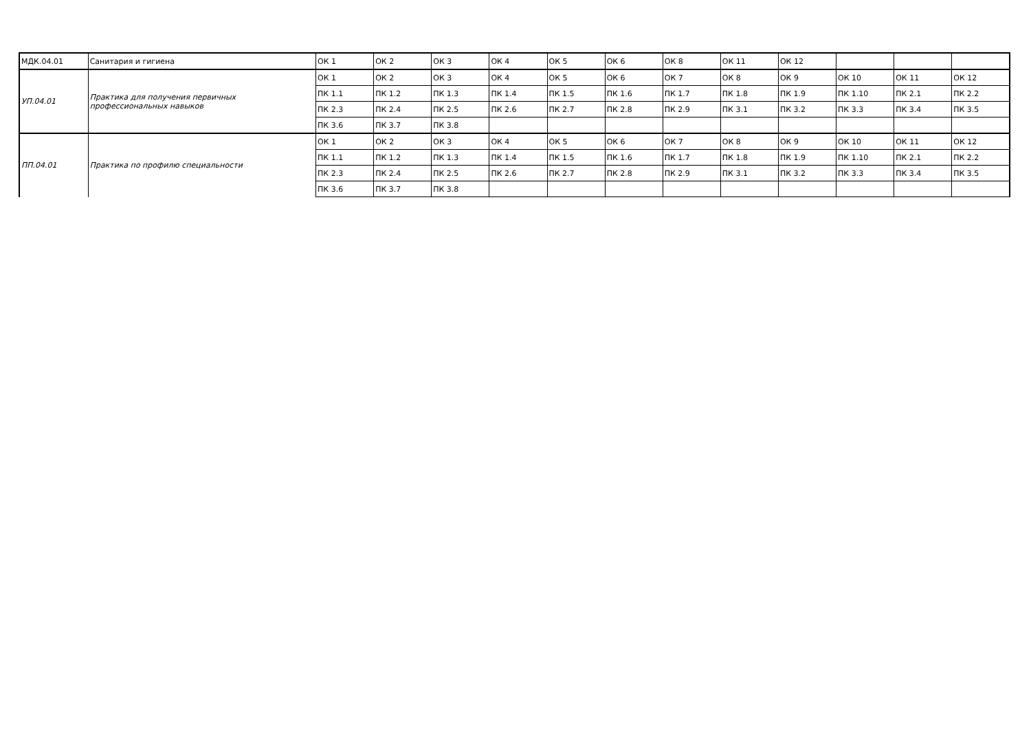| МДК.04.01 | Санитария и гигиена | ОК 1 | ОК 2 | ОК 3 | ОК 4 | ОК 5 | ОК 6 | ОК 8 | ОК 11 | ОК 12 | | | |
| УП.04.01 | Практика для получения первичных профессиональных навыков | ОК 1 | ОК 2 | ОК 3 | ОК 4 | ОК 5 | ОК 6 | ОК 7 | ОК 8 | ОК 9 | ОК 10 | ОК 11 | ОК 12 |
| | | ПК 1.1 | ПК 1.2 | ПК 1.3 | ПК 1.4 | ПК 1.5 | ПК 1.6 | ПК 1.7 | ПК 1.8 | ПК 1.9 | ПК 1.10 | ПК 2.1 | ПК 2.2 |
| | | ПК 2.3 | ПК 2.4 | ПК 2.5 | ПК 2.6 | ПК 2.7 | ПК 2.8 | ПК 2.9 | ПК 3.1 | ПК 3.2 | ПК 3.3 | ПК 3.4 | ПК 3.5 |
| | | ПК 3.6 | ПК 3.7 | ПК 3.8 | | | | | | | | | |
| ПП.04.01 | Практика по профилю специальности | ОК 1 | ОК 2 | ОК 3 | ОК 4 | ОК 5 | ОК 6 | ОК 7 | ОК 8 | ОК 9 | ОК 10 | ОК 11 | ОК 12 |
| | | ПК 1.1 | ПК 1.2 | ПК 1.3 | ПК 1.4 | ПК 1.5 | ПК 1.6 | ПК 1.7 | ПК 1.8 | ПК 1.9 | ПК 1.10 | ПК 2.1 | ПК 2.2 |
| | | ПК 2.3 | ПК 2.4 | ПК 2.5 | ПК 2.6 | ПК 2.7 | ПК 2.8 | ПК 2.9 | ПК 3.1 | ПК 3.2 | ПК 3.3 | ПК 3.4 | ПК 3.5 |
| | | ПК 3.6 | ПК 3.7 | ПК 3.8 | | | | | | | | | |